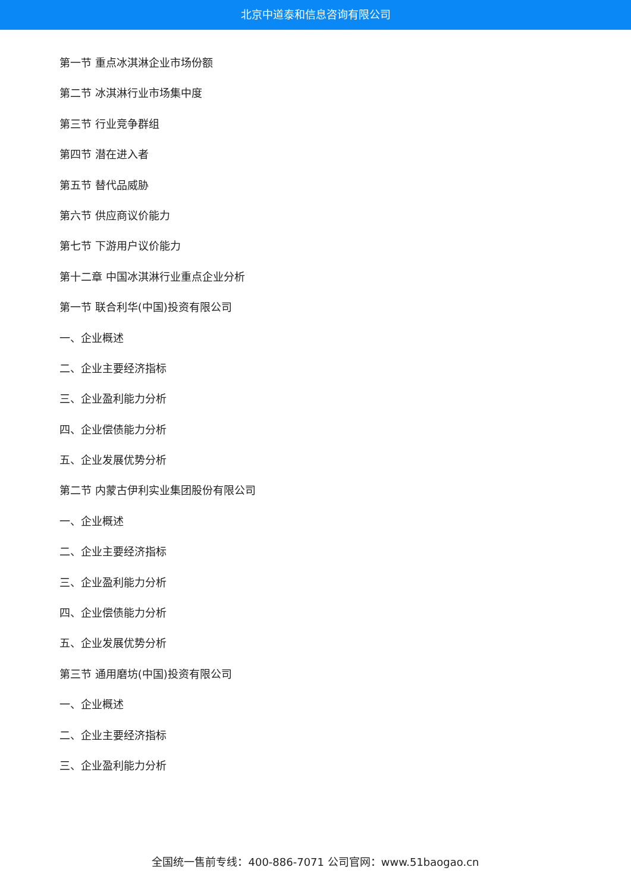北京中道泰和信息咨询有限公司
第一节 重点冰淇淋企业市场份额
第二节 冰淇淋行业市场集中度
第三节 行业竞争群组
第四节 潜在进入者
第五节 替代品威胁
第六节 供应商议价能力
第七节 下游用户议价能力
第十二章 中国冰淇淋行业重点企业分析
第一节 联合利华(中国)投资有限公司
一、企业概述
二、企业主要经济指标
三、企业盈利能力分析
四、企业偿债能力分析
五、企业发展优势分析
第二节 内蒙古伊利实业集团股份有限公司
一、企业概述
二、企业主要经济指标
三、企业盈利能力分析
四、企业偿债能力分析
五、企业发展优势分析
第三节 通用磨坊(中国)投资有限公司
一、企业概述
二、企业主要经济指标
三、企业盈利能力分析
全国统一售前专线：400-886-7071 公司官网：www.51baogao.cn